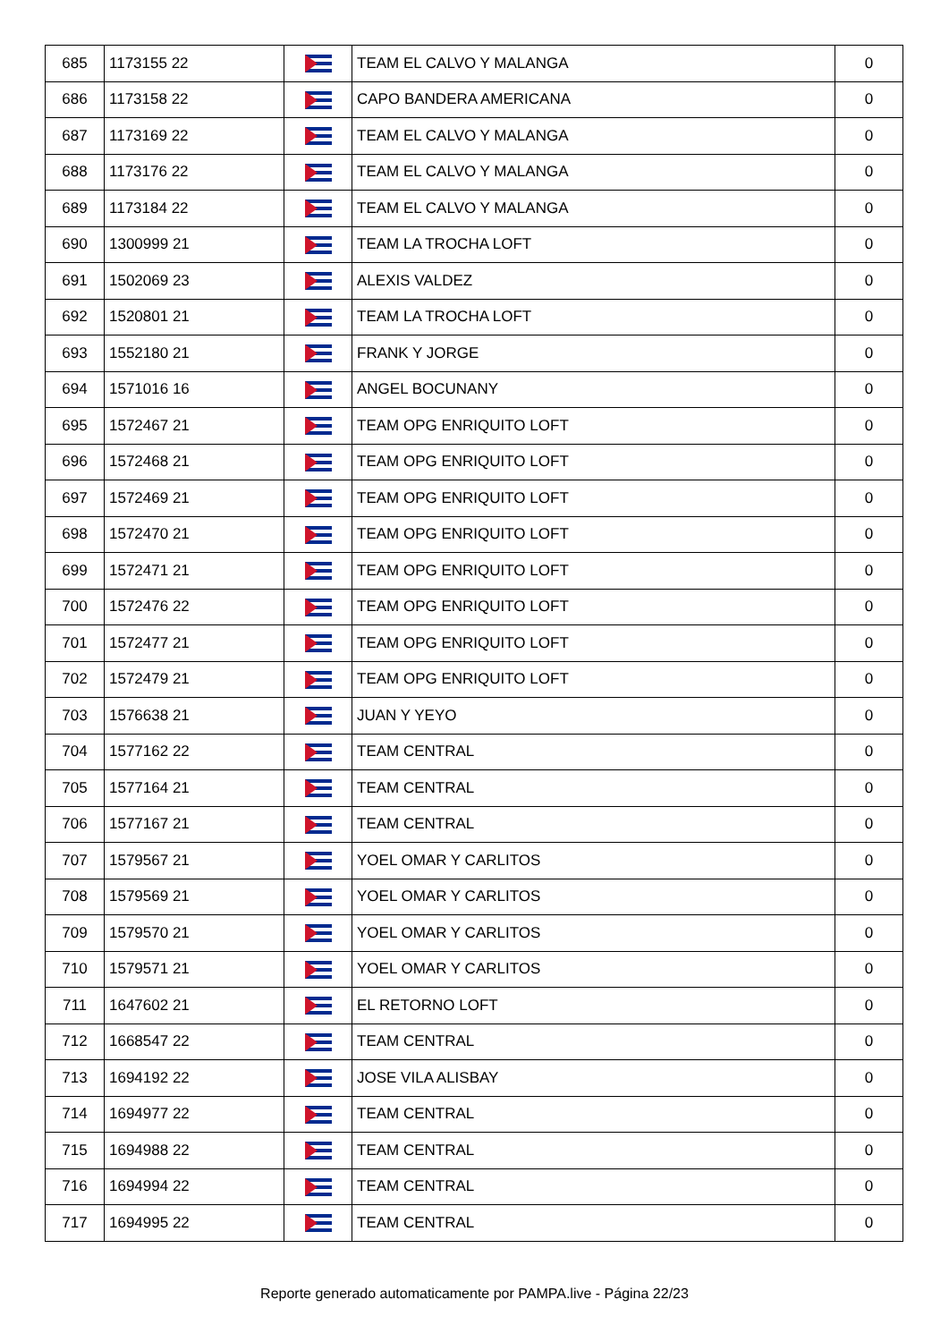| 685 | 1173155 22 | | TEAM EL CALVO Y MALANGA | 0 |
| 686 | 1173158 22 | | CAPO BANDERA AMERICANA | 0 |
| 687 | 1173169 22 | | TEAM EL CALVO Y MALANGA | 0 |
| 688 | 1173176 22 | | TEAM EL CALVO Y MALANGA | 0 |
| 689 | 1173184 22 | | TEAM EL CALVO Y MALANGA | 0 |
| 690 | 1300999 21 | | TEAM LA TROCHA LOFT | 0 |
| 691 | 1502069 23 | | ALEXIS VALDEZ | 0 |
| 692 | 1520801 21 | | TEAM LA TROCHA LOFT | 0 |
| 693 | 1552180 21 | | FRANK Y JORGE | 0 |
| 694 | 1571016 16 | | ANGEL BOCUNANY | 0 |
| 695 | 1572467 21 | | TEAM OPG ENRIQUITO LOFT | 0 |
| 696 | 1572468 21 | | TEAM OPG ENRIQUITO LOFT | 0 |
| 697 | 1572469 21 | | TEAM OPG ENRIQUITO LOFT | 0 |
| 698 | 1572470 21 | | TEAM OPG ENRIQUITO LOFT | 0 |
| 699 | 1572471 21 | | TEAM OPG ENRIQUITO LOFT | 0 |
| 700 | 1572476 22 | | TEAM OPG ENRIQUITO LOFT | 0 |
| 701 | 1572477 21 | | TEAM OPG ENRIQUITO LOFT | 0 |
| 702 | 1572479 21 | | TEAM OPG ENRIQUITO LOFT | 0 |
| 703 | 1576638 21 | | JUAN Y YEYO | 0 |
| 704 | 1577162 22 | | TEAM CENTRAL | 0 |
| 705 | 1577164 21 | | TEAM CENTRAL | 0 |
| 706 | 1577167 21 | | TEAM CENTRAL | 0 |
| 707 | 1579567 21 | | YOEL OMAR Y CARLITOS | 0 |
| 708 | 1579569 21 | | YOEL OMAR Y CARLITOS | 0 |
| 709 | 1579570 21 | | YOEL OMAR Y CARLITOS | 0 |
| 710 | 1579571 21 | | YOEL OMAR Y CARLITOS | 0 |
| 711 | 1647602 21 | | EL RETORNO LOFT | 0 |
| 712 | 1668547 22 | | TEAM CENTRAL | 0 |
| 713 | 1694192 22 | | JOSE VILA ALISBAY | 0 |
| 714 | 1694977 22 | | TEAM CENTRAL | 0 |
| 715 | 1694988 22 | | TEAM CENTRAL | 0 |
| 716 | 1694994 22 | | TEAM CENTRAL | 0 |
| 717 | 1694995 22 | | TEAM CENTRAL | 0 |
Reporte generado automaticamente por PAMPA.live - Página 22/23